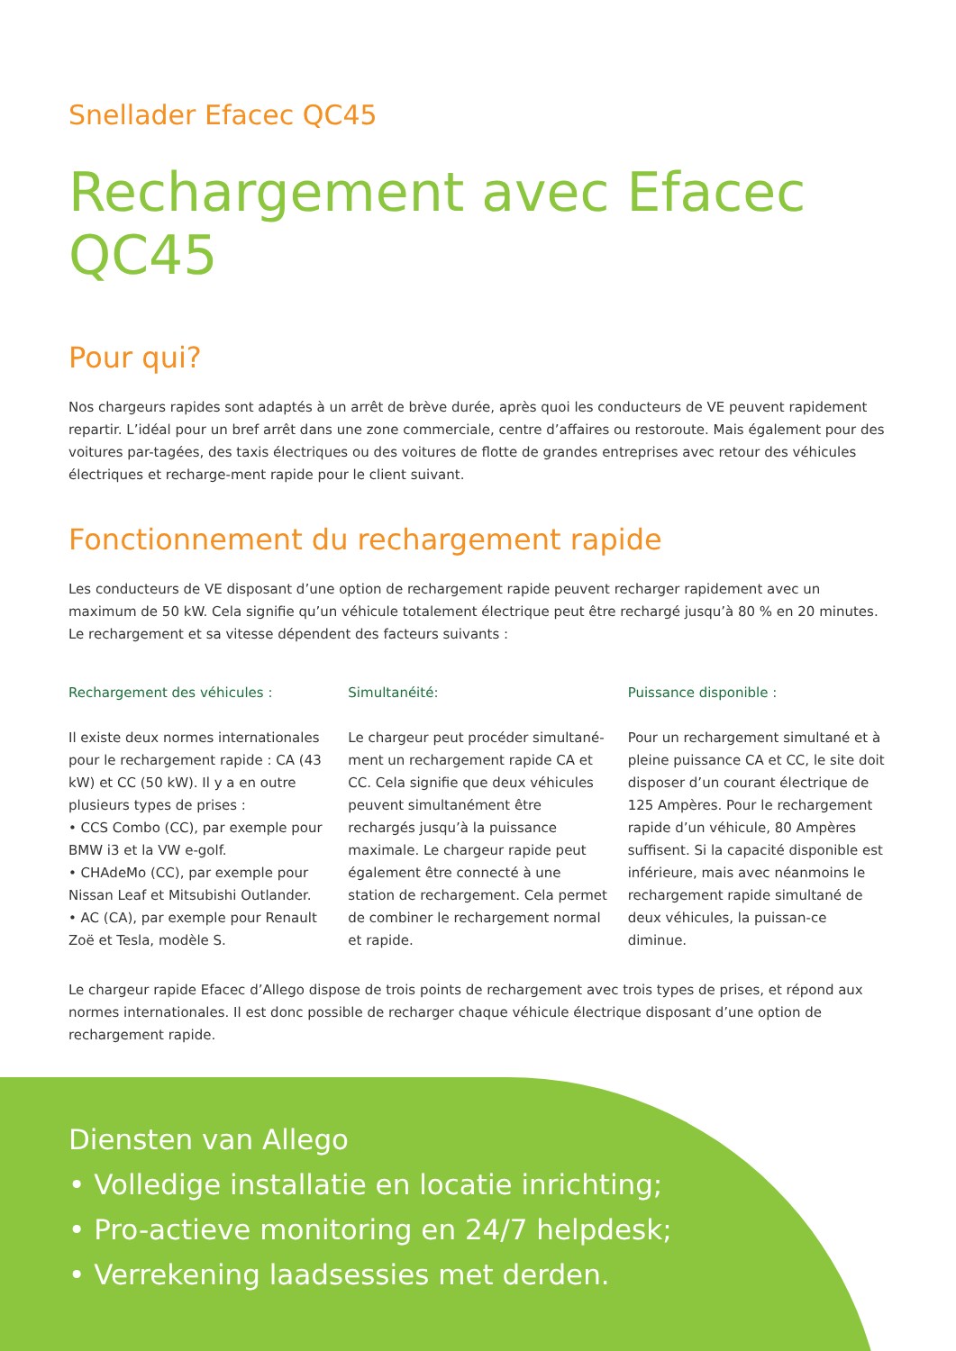Snellader Efacec QC45
Rechargement avec Efacec QC45
Pour qui?
Nos chargeurs rapides sont adaptés à un arrêt de brève durée, après quoi les conducteurs de VE peuvent rapidement repartir. L’idéal pour un bref arrêt dans une zone commerciale, centre d’affaires ou restoroute. Mais également pour des voitures par-tagées, des taxis électriques ou des voitures de flotte de grandes entreprises avec retour des véhicules électriques et recharge-ment rapide pour le client suivant.
Fonctionnement du rechargement rapide
Les conducteurs de VE disposant d’une option de rechargement rapide peuvent recharger rapidement avec un maximum de 50 kW. Cela signifie qu’un véhicule totalement électrique peut être rechargé jusqu’à 80 % en 20 minutes. Le rechargement et sa vitesse dépendent des facteurs suivants :
Rechargement des véhicules :
Il existe deux normes internationales pour le rechargement rapide : CA (43 kW) et CC (50 kW). Il y a en outre plusieurs types de prises :
• CCS Combo (CC), par exemple pour BMW i3 et la VW e-golf.
• CHAdeMo (CC), par exemple pour Nissan Leaf et Mitsubishi Outlander.
• AC (CA), par exemple pour Renault Zoë et Tesla, modèle S.
Simultanéité:
Le chargeur peut procéder simultané-ment un rechargement rapide CA et CC. Cela signifie que deux véhicules peuvent simultanément être rechargés jusqu’à la puissance maximale. Le chargeur rapide peut également être connecté à une station de rechargement. Cela permet de combiner le rechargement normal et rapide.
Puissance disponible :
Pour un rechargement simultané et à pleine puissance CA et CC, le site doit disposer d’un courant électrique de 125 Ampères. Pour le rechargement rapide d’un véhicule, 80 Ampères suffisent. Si la capacité disponible est inférieure, mais avec néanmoins le rechargement rapide simultané de deux véhicules, la puissan-ce diminue.
Le chargeur rapide Efacec d’Allego dispose de trois points de rechargement avec trois types de prises, et répond aux normes internationales. Il est donc possible de recharger chaque véhicule électrique disposant d’une option de rechargement rapide.
Diensten van Allego
• Volledige installatie en locatie inrichting;
• Pro-actieve monitoring en 24/7 helpdesk;
• Verrekening laadsessies met derden.